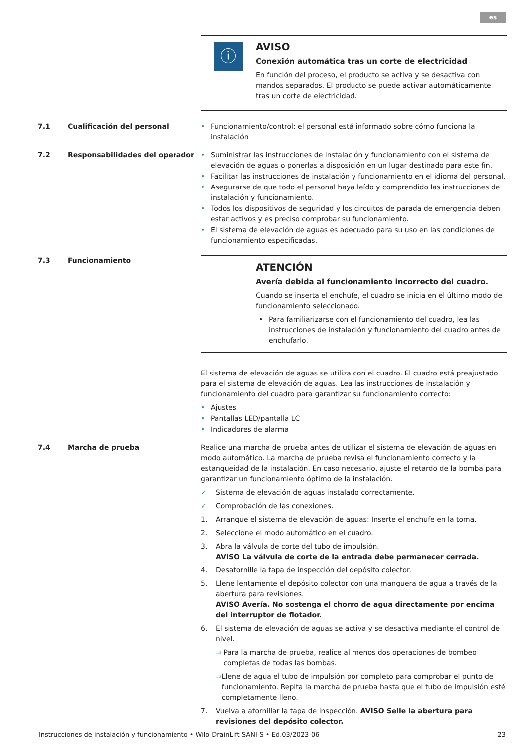es
ⓘ
AVISO
Conexión automática tras un corte de electricidad
En función del proceso, el producto se activa y se desactiva con mandos separados. El producto se puede activar automáticamente tras un corte de electricidad.
7.1 Cualificación del personal
• Funcionamiento/control: el personal está informado sobre cómo funciona la instalación
7.2 Responsabilidades del operador
• Suministrar las instrucciones de instalación y funcionamiento con el sistema de elevación de aguas o ponerlas a disposición en un lugar destinado para este fin.
• Facilitar las instrucciones de instalación y funcionamiento en el idioma del personal.
• Asegurarse de que todo el personal haya leído y comprendido las instrucciones de instalación y funcionamiento.
• Todos los dispositivos de seguridad y los circuitos de parada de emergencia deben estar activos y es preciso comprobar su funcionamiento.
• El sistema de elevación de aguas es adecuado para su uso en las condiciones de funcionamiento especificadas.
7.3 Funcionamiento
ATENCIÓN
Avería debida al funcionamiento incorrecto del cuadro.
Cuando se inserta el enchufe, el cuadro se inicia en el último modo de funcionamiento seleccionado.
• Para familiarizarse con el funcionamiento del cuadro, lea las instrucciones de instalación y funcionamiento del cuadro antes de enchufarlo.
El sistema de elevación de aguas se utiliza con el cuadro. El cuadro está preajustado para el sistema de elevación de aguas. Lea las instrucciones de instalación y funcionamiento del cuadro para garantizar su funcionamiento correcto:
• Ajustes
• Pantallas LED/pantalla LC
• Indicadores de alarma
7.4 Marcha de prueba Realice una marcha de prueba antes de utilizar el sistema de elevación de aguas en modo automático. La marcha de prueba revisa el funcionamiento correcto y la estanqueidad de la instalación. En caso necesario, ajuste el retardo de la bomba para garantizar un funcionamiento óptimo de la instalación.
✓ Sistema de elevación de aguas instalado correctamente.
✓ Comprobación de las conexiones.
1. Arranque el sistema de elevación de aguas: Inserte el enchufe en la toma.
2. Seleccione el modo automático en el cuadro.
3. Abra la válvula de corte del tubo de impulsión.
AVISO La válvula de corte de la entrada debe permanecer cerrada.
4. Desatornille la tapa de inspección del depósito colector.
5. Llene lentamente el depósito colector con una manguera de agua a través de la abertura para revisiones.
AVISO Avería. No sostenga el chorro de agua directamente por encima del interruptor de flotador.
6. El sistema de elevación de aguas se activa y se desactiva mediante el control de nivel.
⇒ Para la marcha de prueba, realice al menos dos operaciones de bombeo completas de todas las bombas.
⇒ Llene de agua el tubo de impulsión por completo para comprobar el punto de funcionamiento. Repita la marcha de prueba hasta que el tubo de impulsión esté completamente lleno.
7. Vuelva a atornillar la tapa de inspección. AVISO Selle la abertura para revisiones del depósito colector.
Instrucciones de instalación y funcionamiento • Wilo-DrainLift SANI-S • Ed.03/2023-06 23